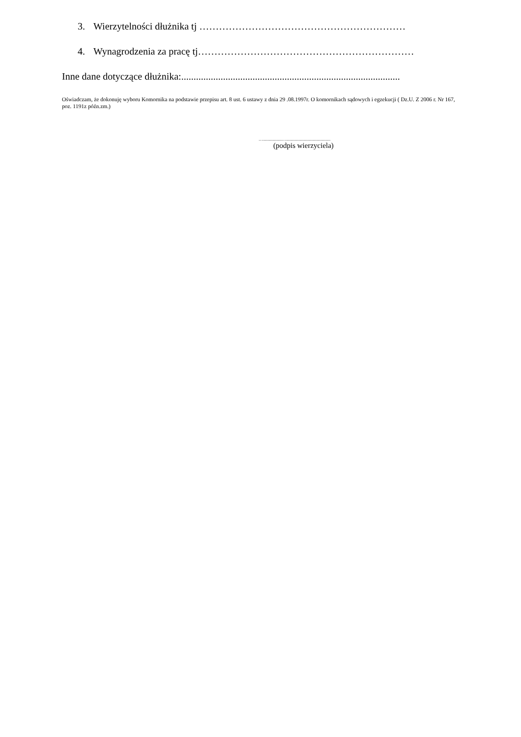3. Wierzytelności dłużnika tj ………………………………………………………
4. Wynagrodzenia za pracę tj…………………………………………………………
Inne dane dotyczące dłużnika:.........................................................................................
Oświadczam, że dokonuję wyboru Komornika na podstawie przepisu art. 8 ust. 6 ustawy z dnia 29 .08.1997r. O komornikach sądowych i egzekucji ( Dz.U. Z 2006 r. Nr 167, poz. 1191z późn.zm.)
….................…........................................
(podpis wierzyciela)